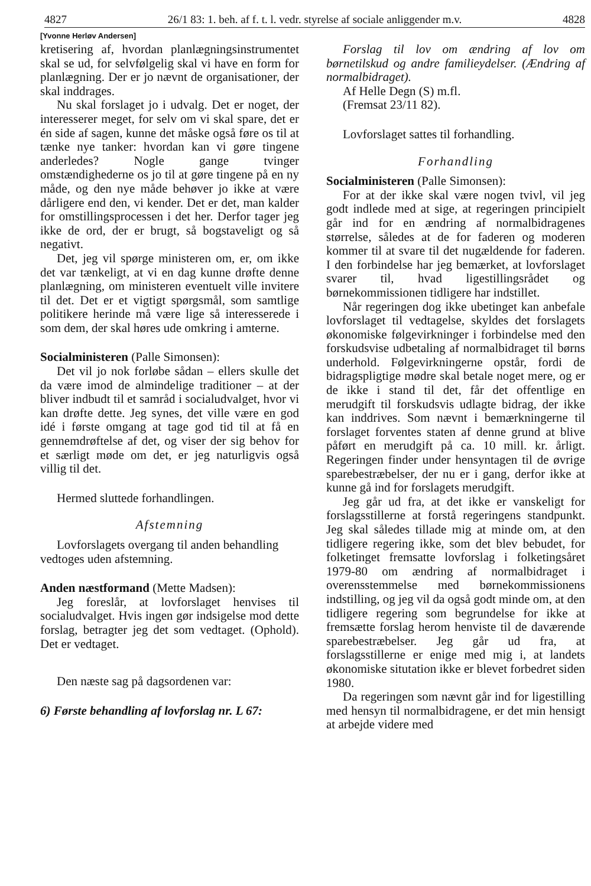4827 26/1 83: 1. beh. af f. t. l. vedr. styrelse af sociale anliggender m.v. 4828
[Yvonne Herløv Andersen]
kretisering af, hvordan planlægningsinstrumentet skal se ud, for selvfølgelig skal vi have en form for planlægning. Der er jo nævnt de organisationer, der skal inddrages.
Nu skal forslaget jo i udvalg. Det er noget, der interesserer meget, for selv om vi skal spare, det er én side af sagen, kunne det måske også føre os til at tænke nye tanker: hvordan kan vi gøre tingene anderledes? Nogle gange tvinger omstændighederne os jo til at gøre tingene på en ny måde, og den nye måde behøver jo ikke at være dårligere end den, vi kender. Det er det, man kalder for omstillingsprocessen i det her. Derfor tager jeg ikke de ord, der er brugt, så bogstaveligt og så negativt.
Det, jeg vil spørge ministeren om, er, om ikke det var tænkeligt, at vi en dag kunne drøfte denne planlægning, om ministeren eventuelt ville invitere til det. Det er et vigtigt spørgsmål, som samtlige politikere herinde må være lige så interesserede i som dem, der skal høres ude omkring i amterne.
Socialministeren (Palle Simonsen):
Det vil jo nok forløbe sådan – ellers skulle det da være imod de almindelige traditioner – at der bliver indbudt til et samråd i socialudvalget, hvor vi kan drøfte dette. Jeg synes, det ville være en god idé i første omgang at tage god tid til at få en gennemdrøftelse af det, og viser der sig behov for et særligt møde om det, er jeg naturligvis også villig til det.
Hermed sluttede forhandlingen.
Afstemning
Lovforslagets overgang til anden behandling
vedtoges uden afstemning.
Anden næstformand (Mette Madsen):
Jeg foreslår, at lovforslaget henvises til socialudvalget. Hvis ingen gør indsigelse mod dette forslag, betragter jeg det som vedtaget. (Ophold). Det er vedtaget.
Den næste sag på dagsordenen var:
6) Første behandling af lovforslag nr. L 67:
Forslag til lov om ændring af lov om børnetilskud og andre familieydelser. (Ændring af normalbidraget).
Af Helle Degn (S) m.fl.
(Fremsat 23/11 82).
Lovforslaget sattes til forhandling.
Forhandling
Socialministeren (Palle Simonsen):
For at der ikke skal være nogen tvivl, vil jeg godt indlede med at sige, at regeringen principielt går ind for en ændring af normalbidragenes størrelse, således at de for faderen og moderen kommer til at svare til det nugældende for faderen. I den forbindelse har jeg bemærket, at lovforslaget svarer til, hvad ligestillingsrådet og børnekommissionen tidligere har indstillet.
Når regeringen dog ikke ubetinget kan anbefale lovforslaget til vedtagelse, skyldes det forslagets økonomiske følgevirkninger i forbindelse med den forskudsvise udbetaling af normalbidraget til børns underhold. Følgevirkningerne opstår, fordi de bidragspligtige mødre skal betale noget mere, og er de ikke i stand til det, får det offentlige en merudgift til forskudsvis udlagte bidrag, der ikke kan inddrives. Som nævnt i bemærkningerne til forslaget forventes staten af denne grund at blive påført en merudgift på ca. 10 mill. kr. årligt. Regeringen finder under hensyntagen til de øvrige sparebestræbelser, der nu er i gang, derfor ikke at kunne gå ind for forslagets merudgift.
Jeg går ud fra, at det ikke er vanskeligt for forslagsstillerne at forstå regeringens standpunkt. Jeg skal således tillade mig at minde om, at den tidligere regering ikke, som det blev bebudet, for folketinget fremsatte lovforslag i folketingsåret 1979-80 om ændring af normalbidraget i overensstemmelse med børnekommissionens indstilling, og jeg vil da også godt minde om, at den tidligere regering som begrundelse for ikke at fremsætte forslag herom henviste til de daværende sparebestræbelser. Jeg går ud fra, at forslagsstillerne er enige med mig i, at landets økonomiske situtation ikke er blevet forbedret siden 1980.
Da regeringen som nævnt går ind for ligestilling med hensyn til normalbidragene, er det min hensigt at arbejde videre med